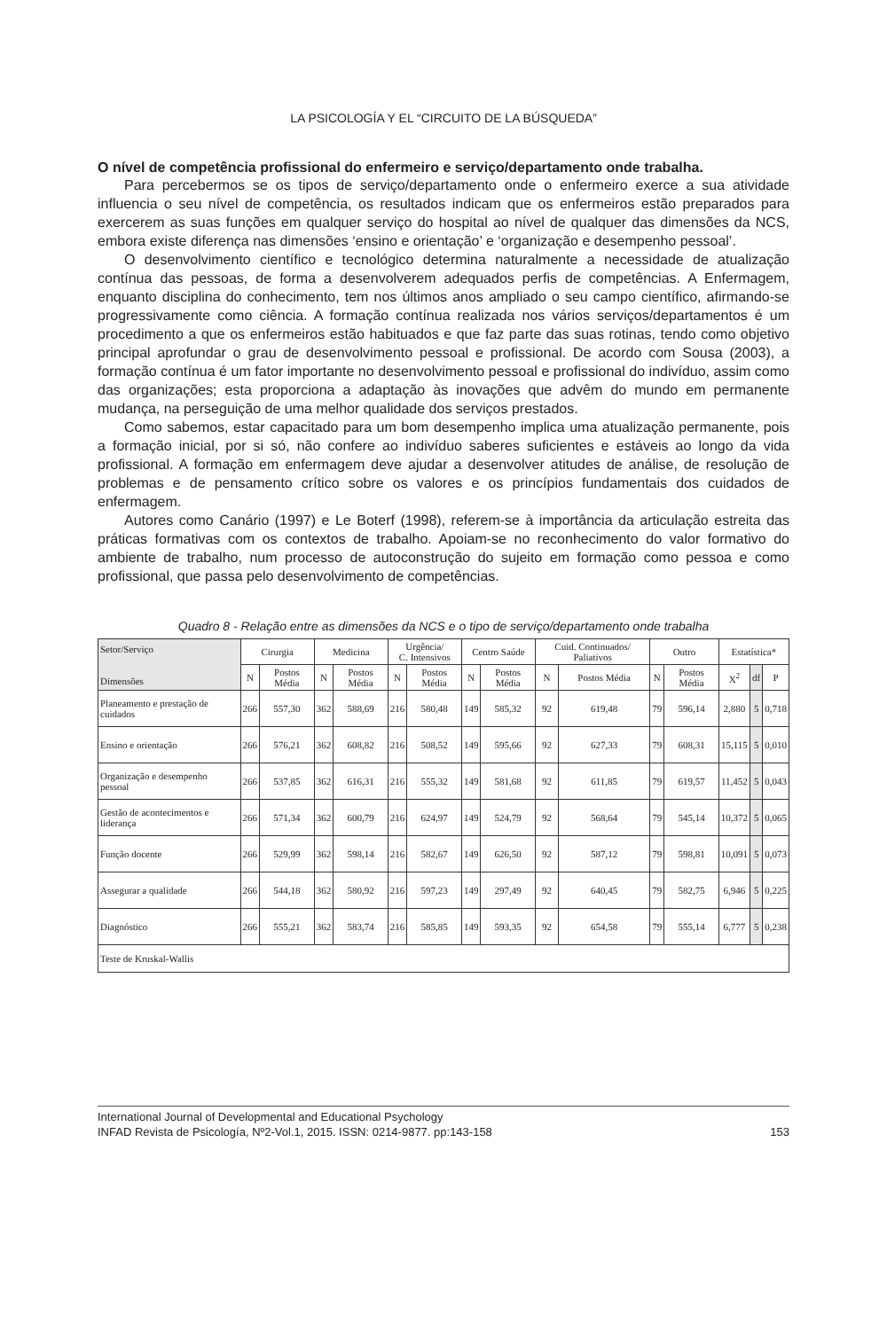LA PSICOLOGÍA Y EL “CIRCUITO DE LA BÚSQUEDA”
O nível de competência profissional do enfermeiro e serviço/departamento onde trabalha.
Para percebermos se os tipos de serviço/departamento onde o enfermeiro exerce a sua atividade influencia o seu nível de competência, os resultados indicam que os enfermeiros estão preparados para exercerem as suas funções em qualquer serviço do hospital ao nível de qualquer das dimensões da NCS, embora existe diferença nas dimensões ‘ensino e orientação’ e ‘organização e desempenho pessoal’.
O desenvolvimento científico e tecnológico determina naturalmente a necessidade de atualização contínua das pessoas, de forma a desenvolverem adequados perfis de competências. A Enfermagem, enquanto disciplina do conhecimento, tem nos últimos anos ampliado o seu campo científico, afirmando-se progressivamente como ciência. A formação contínua realizada nos vários serviços/departamentos é um procedimento a que os enfermeiros estão habituados e que faz parte das suas rotinas, tendo como objetivo principal aprofundar o grau de desenvolvimento pessoal e profissional. De acordo com Sousa (2003), a formação contínua é um fator importante no desenvolvimento pessoal e profissional do indivíduo, assim como das organizações; esta proporciona a adaptação às inovações que advêm do mundo em permanente mudança, na perseguição de uma melhor qualidade dos serviços prestados.
Como sabemos, estar capacitado para um bom desempenho implica uma atualização permanente, pois a formação inicial, por si só, não confere ao indivíduo saberes suficientes e estáveis ao longo da vida profissional. A formação em enfermagem deve ajudar a desenvolver atitudes de análise, de resolução de problemas e de pensamento crítico sobre os valores e os princípios fundamentais dos cuidados de enfermagem.
Autores como Canário (1997) e Le Boterf (1998), referem-se à importância da articulação estreita das práticas formativas com os contextos de trabalho. Apoiam-se no reconhecimento do valor formativo do ambiente de trabalho, num processo de autoconstrução do sujeito em formação como pessoa e como profissional, que passa pelo desenvolvimento de competências.
Quadro 8 - Relação entre as dimensões da NCS e o tipo de serviço/departamento onde trabalha
| Setor/Serviço Dimensões | Cirurgia | | Medicina | | Urgência/ C. Intensivos | | Centro Saúde | | Cuid. Continuados/ Paliativos | | Outro | | Estatística* | | |
| --- | --- | --- | --- | --- | --- | --- | --- | --- | --- | --- | --- | --- | --- | --- | --- |
| | N | Postos Média | N | Postos Média | N | Postos Média | N | Postos Média | N | Postos Média | N | Postos Média | X<sup>2</sup> | df | P |
| Planeamento e prestação de cuidados | 266 | 557,30 | 362 | 588,69 | 216 | 580,48 | 149 | 585,32 | 92 | 619,48 | 79 | 596,14 | 2,880 | 5 | 0,718 |
| Ensino e orientação | 266 | 576,21 | 362 | 608,82 | 216 | 508,52 | 149 | 595,66 | 92 | 627,33 | 79 | 608,31 | 15,115 | 5 | 0,010 |
| Organização e desempenho pessoal | 266 | 537,85 | 362 | 616,31 | 216 | 555,32 | 149 | 581,68 | 92 | 611,85 | 79 | 619,57 | 11,452 | 5 | 0,043 |
| Gestão de acontecimentos e liderança | 266 | 571,34 | 362 | 600,79 | 216 | 624,97 | 149 | 524,79 | 92 | 568,64 | 79 | 545,14 | 10,372 | 5 | 0,065 |
| Função docente | 266 | 529,99 | 362 | 598,14 | 216 | 582,67 | 149 | 626,50 | 92 | 587,12 | 79 | 598,81 | 10,091 | 5 | 0,073 |
| Assegurar a qualidade | 266 | 544,18 | 362 | 580,92 | 216 | 597,23 | 149 | 297,49 | 92 | 640,45 | 79 | 582,75 | 6,946 | 5 | 0,225 |
| Diagnóstico | 266 | 555,21 | 362 | 583,74 | 216 | 585,85 | 149 | 593,35 | 92 | 654,58 | 79 | 555,14 | 6,777 | 5 | 0,238 |
| Teste de Kruskal-Wallis | | | | | | | | | | | | | | | |
International Journal of Developmental and Educational Psychology
INFAD Revista de Psicología, Nº2-Vol.1, 2015. ISSN: 0214-9877. pp:143-158 153